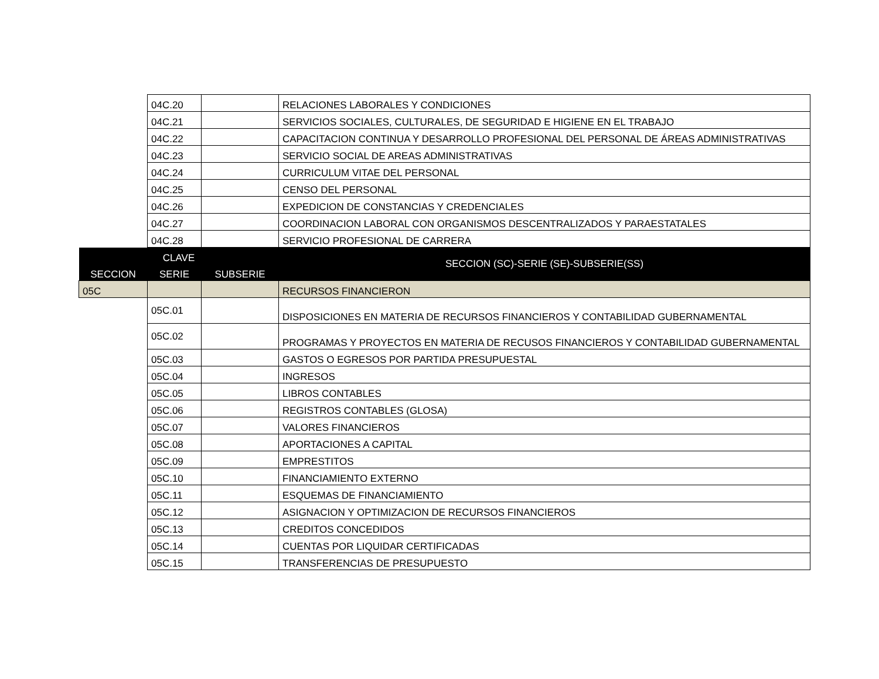| | 04C.20 | | RELACIONES LABORALES Y CONDICIONES |
| | 04C.21 | | SERVICIOS SOCIALES, CULTURALES, DE SEGURIDAD E HIGIENE EN EL TRABAJO |
| | 04C.22 | | CAPACITACION CONTINUA Y DESARROLLO PROFESIONAL DEL PERSONAL DE ÁREAS ADMINISTRATIVAS |
| | 04C.23 | | SERVICIO SOCIAL DE AREAS ADMINISTRATIVAS |
| | 04C.24 | | CURRICULUM VITAE DEL PERSONAL |
| | 04C.25 | | CENSO DEL PERSONAL |
| | 04C.26 | | EXPEDICION DE CONSTANCIAS Y CREDENCIALES |
| | 04C.27 | | COORDINACION LABORAL CON ORGANISMOS DESCENTRALIZADOS Y PARAESTATALES |
| | 04C.28 | | SERVICIO PROFESIONAL DE CARRERA |
| CLAVE | | | SECCION (SC)-SERIE (SE)-SUBSERIE(SS) |
| SECCION | SERIE | SUBSERIE | |
| 05C | | | RECURSOS FINANCIERON |
| | 05C.01 | | DISPOSICIONES EN MATERIA DE RECURSOS FINANCIEROS Y CONTABILIDAD GUBERNAMENTAL |
| | 05C.02 | | PROGRAMAS Y PROYECTOS EN MATERIA DE RECUSOS FINANCIEROS Y CONTABILIDAD GUBERNAMENTAL |
| | 05C.03 | | GASTOS O EGRESOS POR PARTIDA PRESUPUESTAL |
| | 05C.04 | | INGRESOS |
| | 05C.05 | | LIBROS CONTABLES |
| | 05C.06 | | REGISTROS CONTABLES (GLOSA) |
| | 05C.07 | | VALORES FINANCIEROS |
| | 05C.08 | | APORTACIONES A CAPITAL |
| | 05C.09 | | EMPRESTITOS |
| | 05C.10 | | FINANCIAMIENTO EXTERNO |
| | 05C.11 | | ESQUEMAS DE FINANCIAMIENTO |
| | 05C.12 | | ASIGNACION Y OPTIMIZACION DE RECURSOS FINANCIEROS |
| | 05C.13 | | CREDITOS CONCEDIDOS |
| | 05C.14 | | CUENTAS POR LIQUIDAR CERTIFICADAS |
| | 05C.15 | | TRANSFERENCIAS DE PRESUPUESTO |